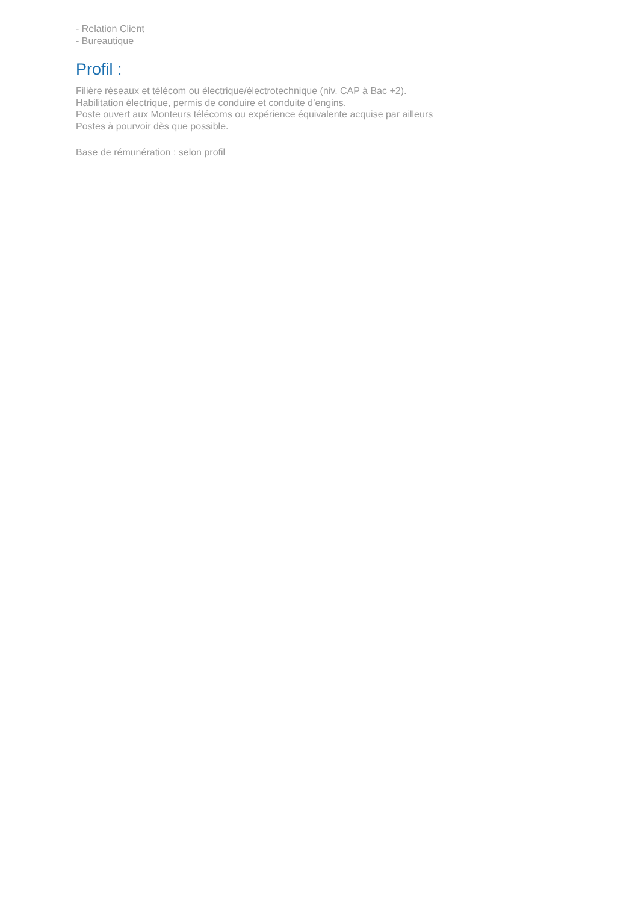- Relation Client
- Bureautique
Profil :
Filière réseaux et télécom ou électrique/électrotechnique (niv. CAP à Bac +2).
Habilitation électrique, permis de conduire et conduite d’engins.
Poste ouvert aux Monteurs télécoms ou expérience équivalente acquise par ailleurs
Postes à pourvoir dès que possible.
Base de rémunération : selon profil